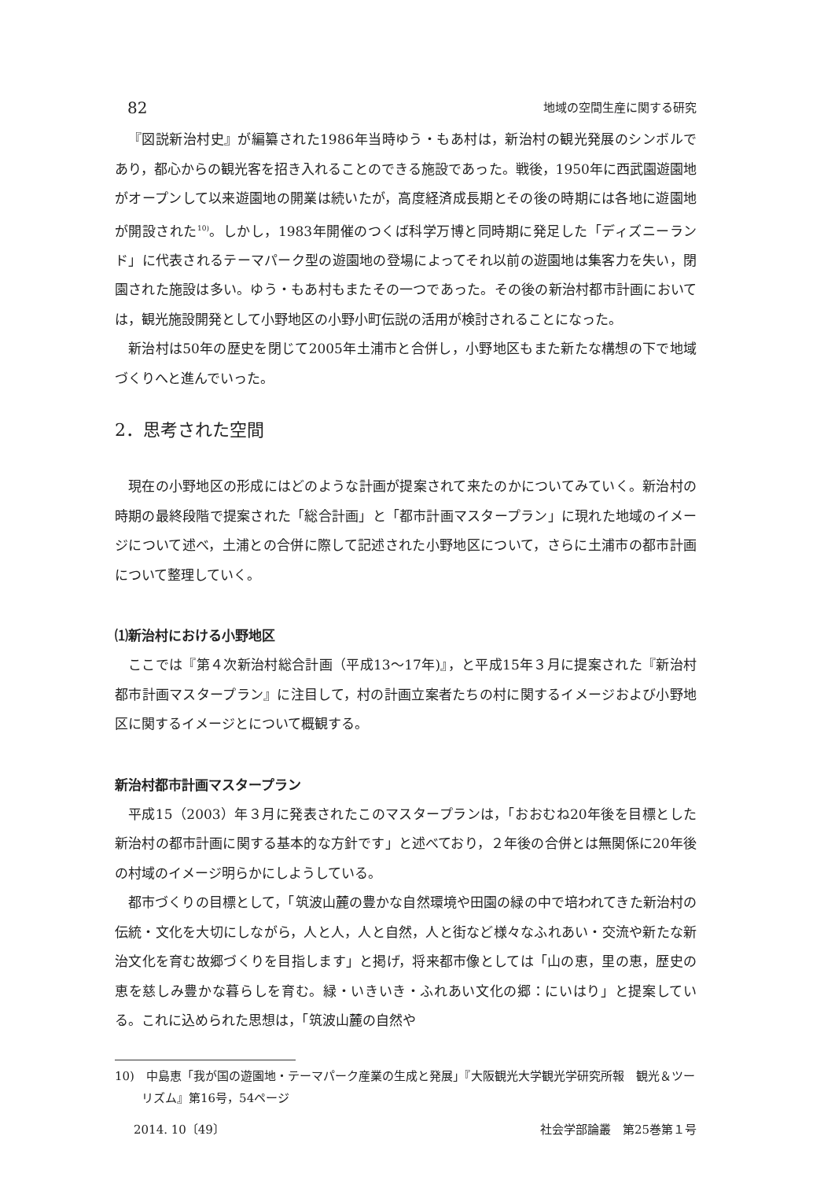82 地域の空間生産に関する研究
『図説新治村史』が編纂された1986年当時ゆう・もあ村は，新治村の観光発展のシンボルであり，都心からの観光客を招き入れることのできる施設であった。戦後，1950年に西武園遊園地がオープンして以来遊園地の開業は続いたが，高度経済成長期とその後の時期には各地に遊園地が開設された<sup>10)</sup>。しかし，1983年開催のつくば科学万博と同時期に発足した「ディズニーランド」に代表されるテーマパーク型の遊園地の登場によってそれ以前の遊園地は集客力を失い，閉園された施設は多い。ゆう・もあ村もまたその一つであった。その後の新治村都市計画においては，観光施設開発として小野地区の小野小町伝説の活用が検討されることになった。
新治村は50年の歴史を閉じて2005年土浦市と合併し，小野地区もまた新たな構想の下で地域づくりへと進んでいった。
2．思考された空間
現在の小野地区の形成にはどのような計画が提案されて来たのかについてみていく。新治村の時期の最終段階で提案された「総合計画」と「都市計画マスタープラン」に現れた地域のイメージについて述べ，土浦との合併に際して記述された小野地区について，さらに土浦市の都市計画について整理していく。
⑴新治村における小野地区
ここでは『第４次新治村総合計画（平成13～17年)』，と平成15年３月に提案された『新治村都市計画マスタープラン』に注目して，村の計画立案者たちの村に関するイメージおよび小野地区に関するイメージとについて概観する。
新治村都市計画マスタープラン
平成15（2003）年３月に発表されたこのマスタープランは，「おおむね20年後を目標とした新治村の都市計画に関する基本的な方針です」と述べており，２年後の合併とは無関係に20年後の村域のイメージ明らかにしようしている。
都市づくりの目標として，「筑波山麓の豊かな自然環境や田園の緑の中で培われてきた新治村の伝統・文化を大切にしながら，人と人，人と自然，人と街など様々なふれあい・交流や新たな新治文化を育む故郷づくりを目指します」と掲げ，将来都市像としては「山の恵，里の恵，歴史の恵を慈しみ豊かな暮らしを育む。緑・いきいき・ふれあい文化の郷：にいはり」と提案している。これに込められた思想は，「筑波山麓の自然や
10)　中島恵「我が国の遊園地・テーマパーク産業の生成と発展」『大阪観光大学観光学研究所報　観光＆ツーリズム』第16号，54ページ
2014. 10〔49〕 社会学部論叢　第25巻第１号